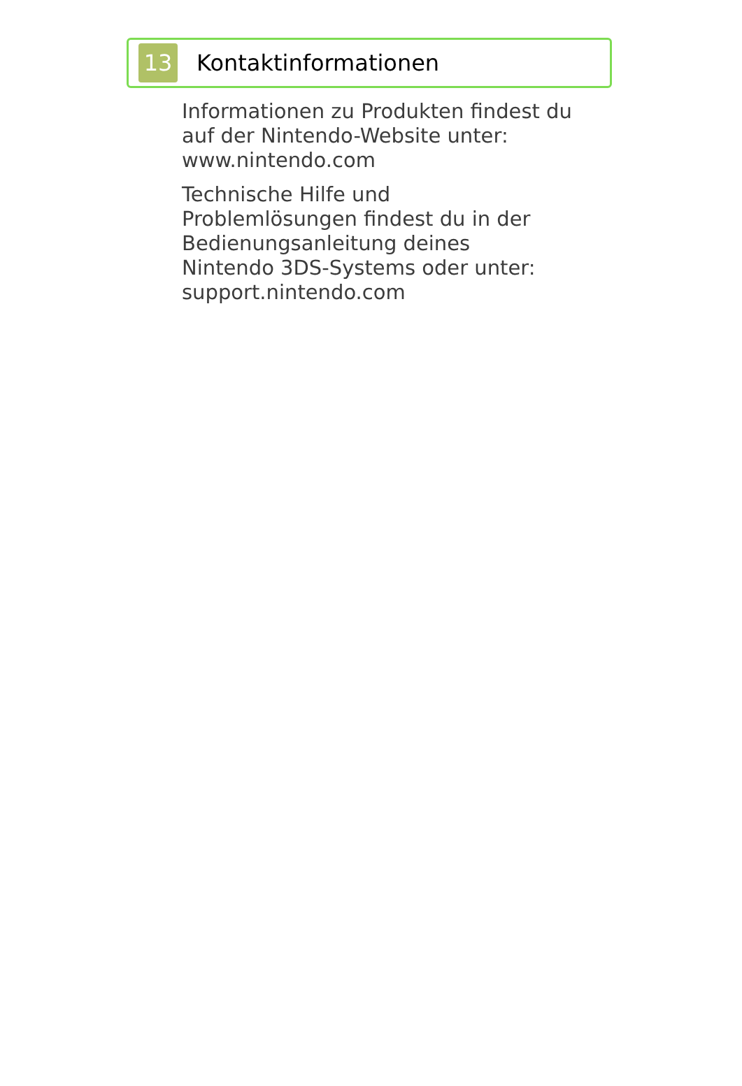13
Kontaktinformationen
Informationen zu Produkten findest du auf der Nintendo-Website unter:
www.nintendo.com
Technische Hilfe und
Problemlösungen findest du in der
Bedienungsanleitung deines
Nintendo 3DS-Systems oder unter:
support.nintendo.com